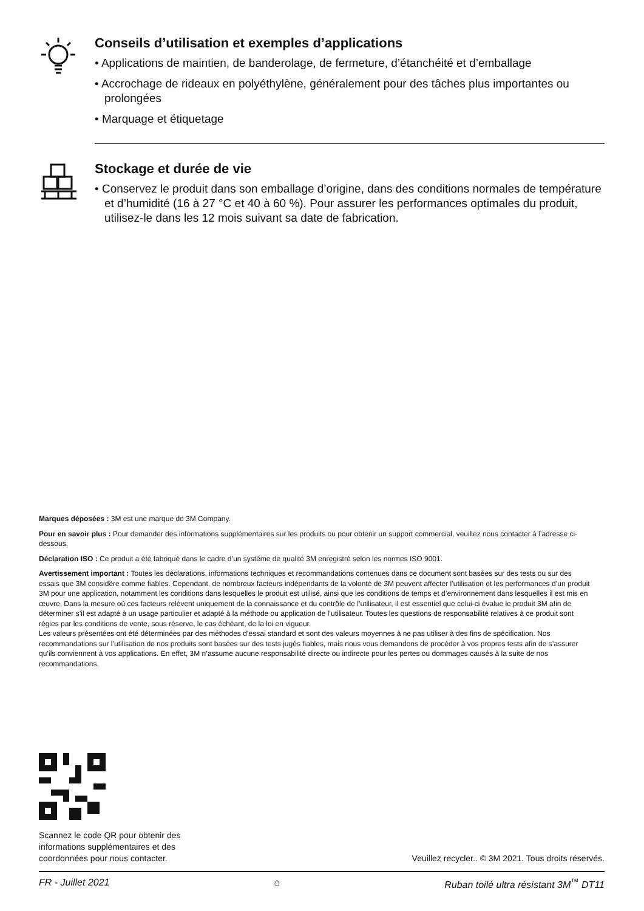Conseils d’utilisation et exemples d’applications
• Applications de maintien, de banderolage, de fermeture, d’étanchéité et d’emballage
• Accrochage de rideaux en polyéthylène, généralement pour des tâches plus importantes ou prolongées
• Marquage et étiquetage
Stockage et durée de vie
• Conservez le produit dans son emballage d’origine, dans des conditions normales de température et d’humidité (16 à 27 °C et 40 à 60 %). Pour assurer les performances optimales du produit, utilisez-le dans les 12 mois suivant sa date de fabrication.
Marques déposées : 3M est une marque de 3M Company.
Pour en savoir plus : Pour demander des informations supplémentaires sur les produits ou pour obtenir un support commercial, veuillez nous contacter à l’adresse ci-dessous.
Déclaration ISO : Ce produit a été fabriqué dans le cadre d’un système de qualité 3M enregistré selon les normes ISO 9001.
Avertissement important : Toutes les déclarations, informations techniques et recommandations contenues dans ce document sont basées sur des tests ou sur des essais que 3M considère comme fiables. Cependant, de nombreux facteurs indépendants de la volonté de 3M peuvent affecter l’utilisation et les performances d’un produit 3M pour une application, notamment les conditions dans lesquelles le produit est utilisé, ainsi que les conditions de temps et d’environnement dans lesquelles il est mis en œuvre. Dans la mesure où ces facteurs relèvent uniquement de la connaissance et du contrôle de l’utilisateur, il est essentiel que celui-ci évalue le produit 3M afin de déterminer s’il est adapté à un usage particulier et adapté à la méthode ou application de l’utilisateur. Toutes les questions de responsabilité relatives à ce produit sont régies par les conditions de vente, sous réserve, le cas échéant, de la loi en vigueur.
Les valeurs présentées ont été déterminées par des méthodes d’essai standard et sont des valeurs moyennes à ne pas utiliser à des fins de spécification. Nos recommandations sur l’utilisation de nos produits sont basées sur des tests jugés fiables, mais nous vous demandons de procéder à vos propres tests afin de s’assurer qu’ils conviennent à vos applications. En effet, 3M n’assume aucune responsabilité directe ou indirecte pour les pertes ou dommages causés à la suite de nos recommandations.
Scannez le code QR pour obtenir des
informations supplémentaires et des
coordonnées pour nous contacter.
Veuillez recycler.. © 3M 2021. Tous droits réservés.
FR - Juillet 2021 ⌂ Ruban toilé ultra résistant 3M<sup>™</sup> DT11